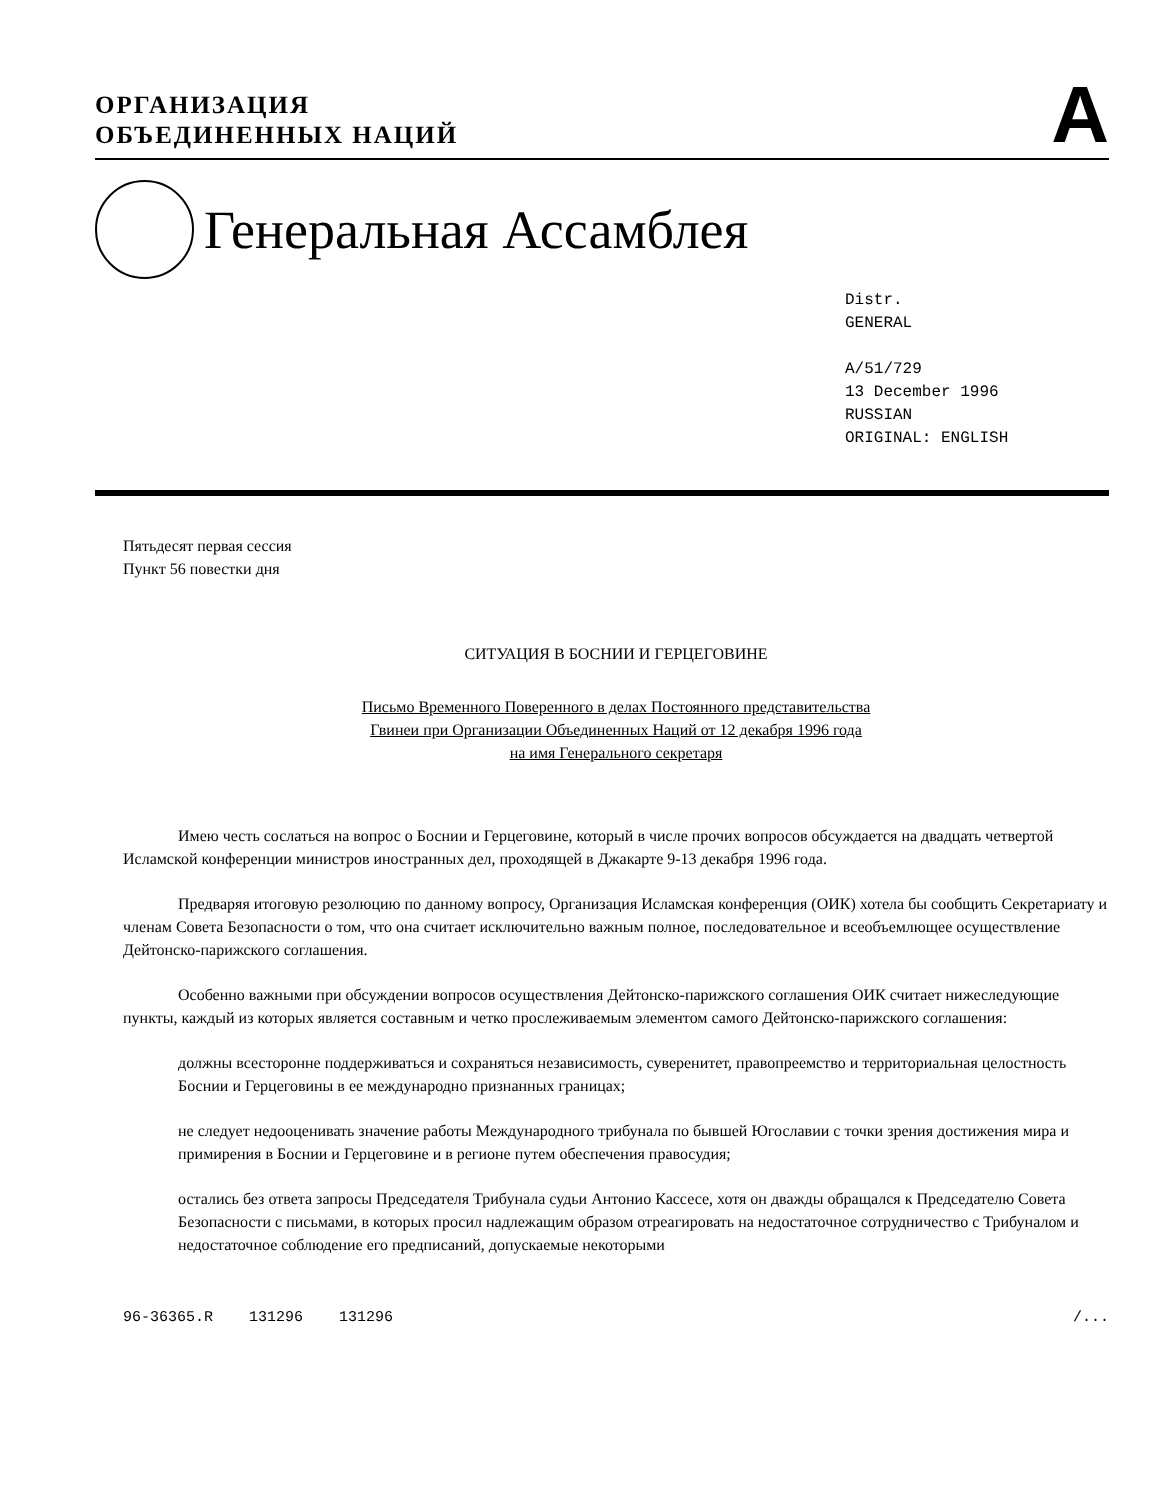ОРГАНИЗАЦИЯ
ОБЪЕДИНЕННЫХ НАЦИЙ
A
Генеральная Ассамблея
Distr.
GENERAL
A/51/729
13 December 1996
RUSSIAN
ORIGINAL: ENGLISH
Пятьдесят первая сессия
Пункт 56 повестки дня
СИТУАЦИЯ В БОСНИИ И ГЕРЦЕГОВИНЕ
Письмо Временного Поверенного в делах Постоянного представительства
Гвинеи при Организации Объединенных Наций от 12 декабря 1996 года
на имя Генерального секретаря
Имею честь сослаться на вопрос о Боснии и Герцеговине, который в числе прочих вопросов обсуждается на двадцать четвертой Исламской конференции министров иностранных дел, проходящей в Джакарте 9-13 декабря 1996 года.
Предваряя итоговую резолюцию по данному вопросу, Организация Исламская конференция (ОИК) хотела бы сообщить Секретариату и членам Совета Безопасности о том, что она считает исключительно важным полное, последовательное и всеобъемлющее осуществление Дейтонско-парижского соглашения.
Особенно важными при обсуждении вопросов осуществления Дейтонско-парижского соглашения ОИК считает нижеследующие пункты, каждый из которых является составным и четко прослеживаемым элементом самого Дейтонско-парижского соглашения:
должны всесторонне поддерживаться и сохраняться независимость, суверенитет, правопреемство и территориальная целостность Боснии и Герцеговины в ее международно признанных границах;
не следует недооценивать значение работы Международного трибунала по бывшей Югославии с точки зрения достижения мира и примирения в Боснии и Герцеговине и в регионе путем обеспечения правосудия;
остались без ответа запросы Председателя Трибунала судьи Антонио Кассесе, хотя он дважды обращался к Председателю Совета Безопасности с письмами, в которых просил надлежащим образом отреагировать на недостаточное сотрудничество с Трибуналом и недостаточное соблюдение его предписаний, допускаемые некоторыми
96-36365.R 131296 131296 /...